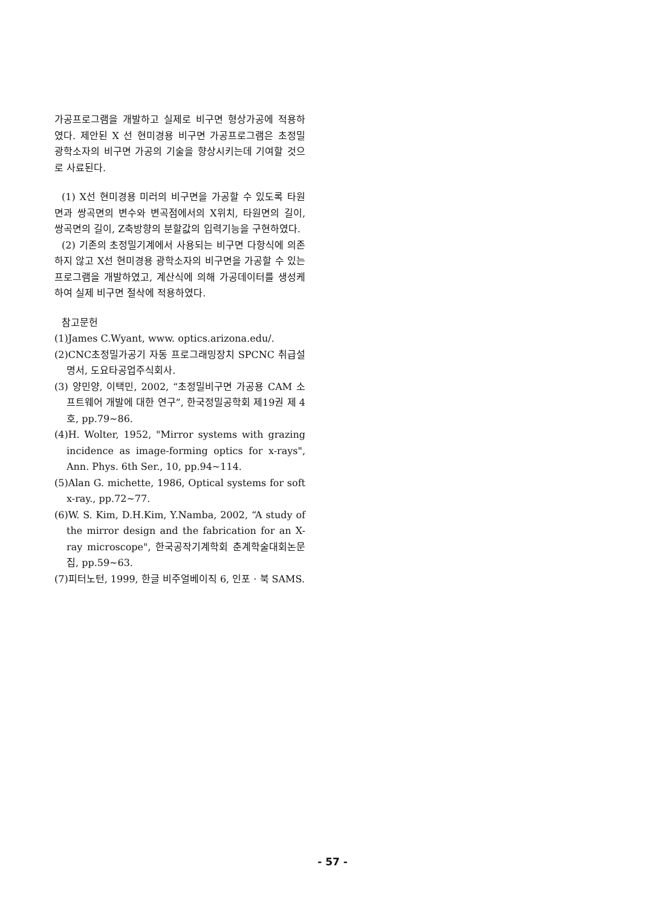가공프로그램을 개발하고 실제로 비구면 형상가공에 적용하였다. 제안된 X 선 현미경용 비구면 가공프로그램은 초정밀 광학소자의 비구면 가공의 기술을 향상시키는데 기여할 것으로 사료된다.
(1) X선 현미경용 미러의 비구면을 가공할 수 있도록 타원면과 쌍곡면의 변수와 변곡점에서의 X위치, 타원면의 길이, 쌍곡면의 길이, Z축방향의 분할값의 입력기능을 구현하였다.
(2) 기존의 초정밀기계에서 사용되는 비구면 다항식에 의존하지 않고 X선 현미경용 광학소자의 비구면을 가공할 수 있는 프로그램을 개발하였고, 계산식에 의해 가공데이터를 생성케 하여 실제 비구면 절삭에 적용하였다.
참고문헌
(1)James C.Wyant, www. optics.arizona.edu/.
(2)CNC초정밀가공기 자동 프로그래밍장치 SPCNC 취급설명서, 도요타공업주식회사.
(3) 양민양, 이택민, 2002, “초정밀비구면 가공용 CAM 소프트웨어 개발에 대한 연구”, 한국정밀공학회 제19권 제 4호, pp.79~86.
(4)H. Wolter, 1952, "Mirror systems with grazing incidence as image-forming optics for x-rays", Ann. Phys. 6th Ser., 10, pp.94~114.
(5)Alan G. michette, 1986, Optical systems for soft x-ray., pp.72~77.
(6)W. S. Kim, D.H.Kim, Y.Namba, 2002, “A study of the mirror design and the fabrication for an X-ray microscope", 한국공작기계학회 춘계학술대회논문집, pp.59~63.
(7)피터노턴, 1999, 한글 비주얼베이직 6, 인포 · 북 SAMS.
- 57 -